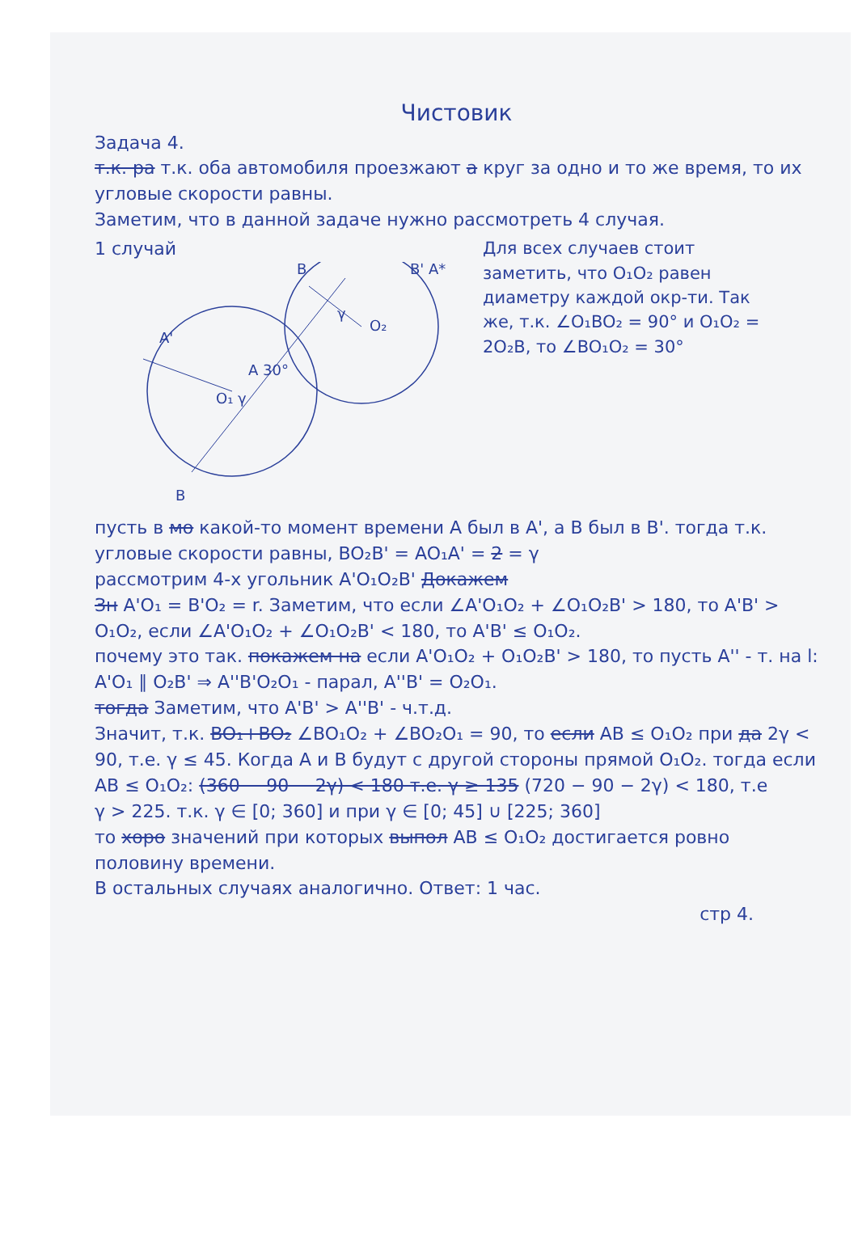Чистовик
Задача 4.
т.к. ра т.к. оба автомобиля проезжают а круг за одно и то же время, то их угловые скорости равны.
Заметим, что в данной задаче нужно рассмотреть 4 случая.
1 случай
A'
O₁ γ
A 30°
O₂
γ
B
B' A*
B
Для всех случаев стоит заметить, что O₁O₂ равен диаметру каждой окр-ти. Так же, т.к. ∠O₁BO₂ = 90° и O₁O₂ = 2O₂B, то ∠BO₁O₂ = 30°
пусть в мо какой-то момент времени A был в A', а B был в B'. тогда т.к. угловые скорости равны, BO₂B' = AO₁A' = 2 = γ
рассмотрим 4-х угольник A'O₁O₂B' Докажем
Зн A'O₁ = B'O₂ = r. Заметим, что если ∠A'O₁O₂ + ∠O₁O₂B' > 180, то A'B' > O₁O₂, если ∠A'O₁O₂ + ∠O₁O₂B' < 180, то A'B' ≤ O₁O₂.
почему это так. покажем на если A'O₁O₂ + O₁O₂B' > 180, то пусть A'' - т. на l: A'O₁ ∥ O₂B' ⇒ A''B'O₂O₁ - парал, A''B' = O₂O₁.
тогда Заметим, что A'B' > A''B' - ч.т.д.
Значит, т.к. BO₁+BO₂ ∠BO₁O₂ + ∠BO₂O₁ = 90, то если AB ≤ O₁O₂ при да 2γ < 90, т.е. γ ≤ 45. Когда A и B будут с другой стороны прямой O₁O₂. тогда если AB ≤ O₁O₂: (360 − 90 − 2γ) < 180 т.е. γ ≥ 135 (720 − 90 − 2γ) < 180, т.е
γ > 225. т.к. γ ∈ [0; 360] и при γ ∈ [0; 45] ∪ [225; 360]
то хоро значений при которых выпол AB ≤ O₁O₂ достигается ровно половину времени.
В остальных случаях аналогично. Ответ: 1 час.
стр 4.